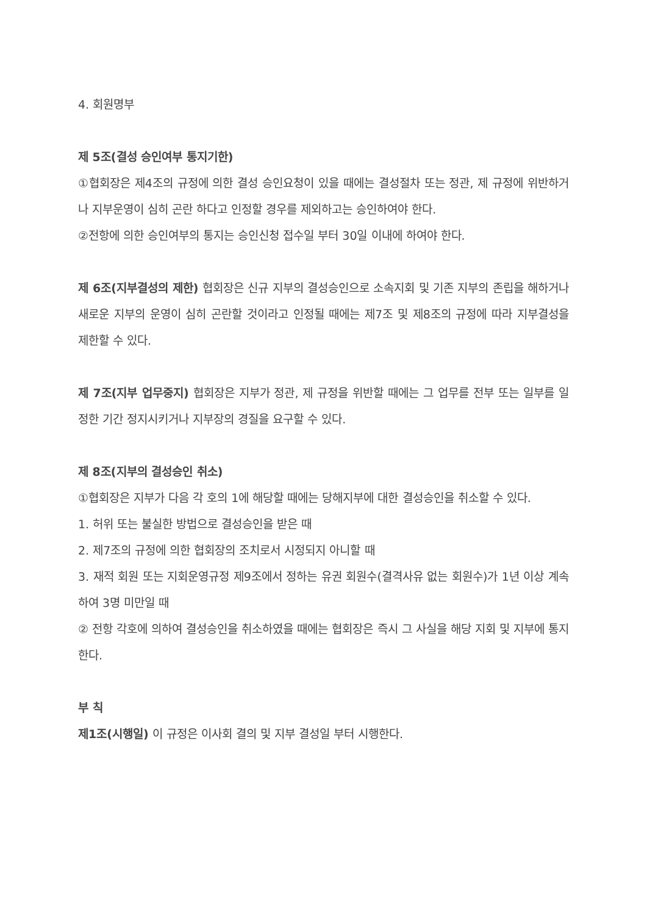4. 회원명부
제 5조(결성 승인여부 통지기한)
①협회장은 제4조의 규정에 의한 결성 승인요청이 있을 때에는 결성절차 또는 정관, 제 규정에 위반하거나 지부운영이 심히 곤란 하다고 인정할 경우를 제외하고는 승인하여야 한다.
②전항에 의한 승인여부의 통지는 승인신청 접수일 부터 30일 이내에 하여야 한다.
제 6조(지부결성의 제한) 협회장은 신규 지부의 결성승인으로 소속지회 및 기존 지부의 존립을 해하거나 새로운 지부의 운영이 심히 곤란할 것이라고 인정될 때에는 제7조 및 제8조의 규정에 따라 지부결성을 제한할 수 있다.
제 7조(지부 업무중지) 협회장은 지부가 정관, 제 규정을 위반할 때에는 그 업무를 전부 또는 일부를 일정한 기간 정지시키거나 지부장의 경질을 요구할 수 있다.
제 8조(지부의 결성승인 취소)
①협회장은 지부가 다음 각 호의 1에 해당할 때에는 당해지부에 대한 결성승인을 취소할 수 있다.
1. 허위 또는 불실한 방법으로 결성승인을 받은 때
2. 제7조의 규정에 의한 협회장의 조치로서 시정되지 아니할 때
3. 재적 회원 또는 지회운영규정 제9조에서 정하는 유권 회원수(결격사유 없는 회원수)가 1년 이상 계속하여 3명 미만일 때
② 전항 각호에 의하여 결성승인을 취소하였을 때에는 협회장은 즉시 그 사실을 해당 지회 및 지부에 통지한다.
부 칙
제1조(시행일) 이 규정은 이사회 결의 및 지부 결성일 부터 시행한다.